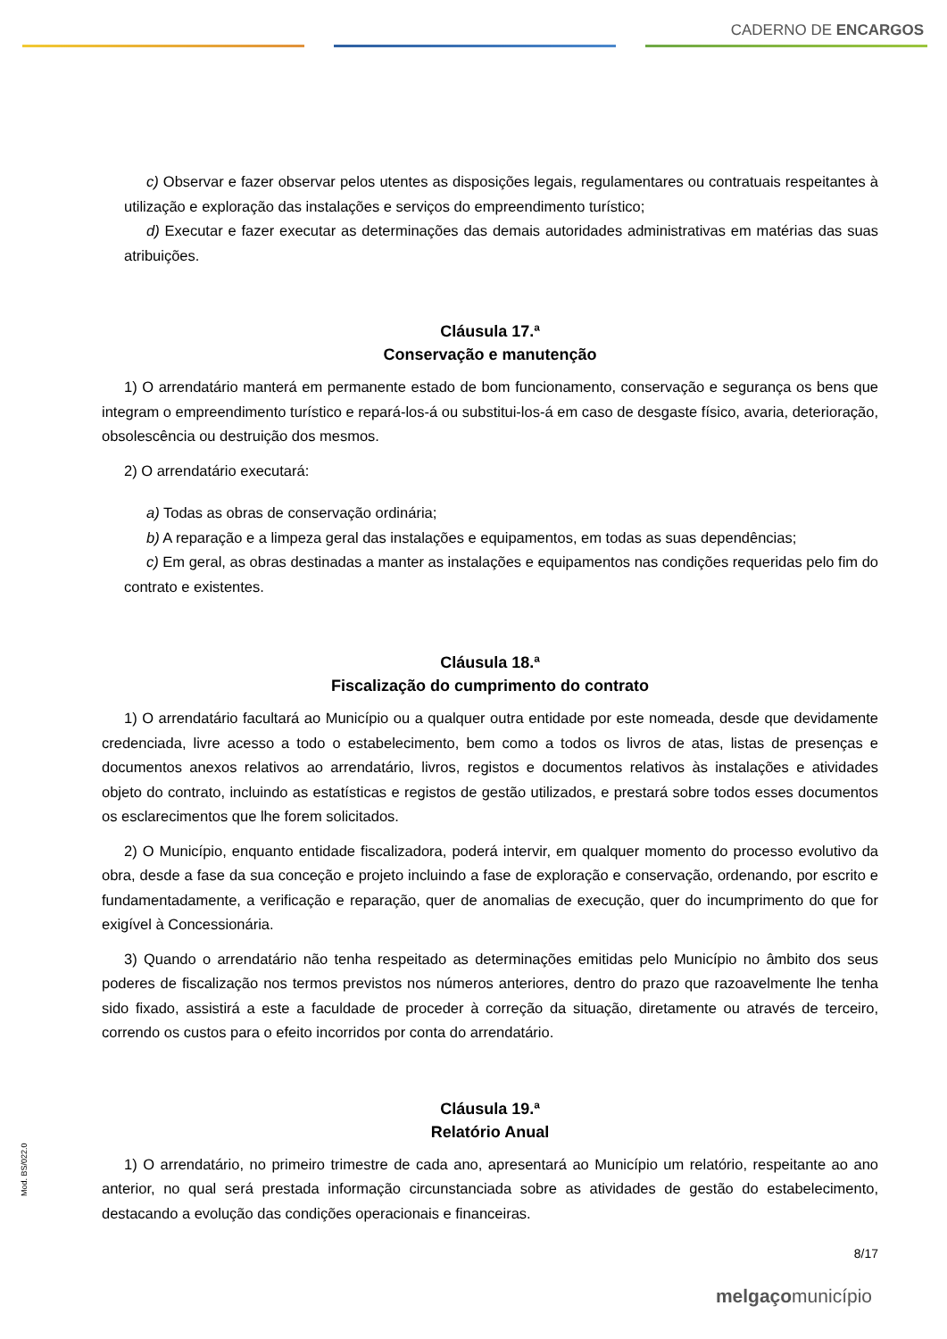CADERNO DE ENCARGOS
c) Observar e fazer observar pelos utentes as disposições legais, regulamentares ou contratuais respeitantes à utilização e exploração das instalações e serviços do empreendimento turístico;
d) Executar e fazer executar as determinações das demais autoridades administrativas em matérias das suas atribuições.
Cláusula 17.ª
Conservação e manutenção
1) O arrendatário manterá em permanente estado de bom funcionamento, conservação e segurança os bens que integram o empreendimento turístico e repará-los-á ou substitui-los-á em caso de desgaste físico, avaria, deterioração, obsolescência ou destruição dos mesmos.
2) O arrendatário executará:
a) Todas as obras de conservação ordinária;
b) A reparação e a limpeza geral das instalações e equipamentos, em todas as suas dependências;
c) Em geral, as obras destinadas a manter as instalações e equipamentos nas condições requeridas pelo fim do contrato e existentes.
Cláusula 18.ª
Fiscalização do cumprimento do contrato
1) O arrendatário facultará ao Município ou a qualquer outra entidade por este nomeada, desde que devidamente credenciada, livre acesso a todo o estabelecimento, bem como a todos os livros de atas, listas de presenças e documentos anexos relativos ao arrendatário, livros, registos e documentos relativos às instalações e atividades objeto do contrato, incluindo as estatísticas e registos de gestão utilizados, e prestará sobre todos esses documentos os esclarecimentos que lhe forem solicitados.
2) O Município, enquanto entidade fiscalizadora, poderá intervir, em qualquer momento do processo evolutivo da obra, desde a fase da sua conceção e projeto incluindo a fase de exploração e conservação, ordenando, por escrito e fundamentadamente, a verificação e reparação, quer de anomalias de execução, quer do incumprimento do que for exigível à Concessionária.
3) Quando o arrendatário não tenha respeitado as determinações emitidas pelo Município no âmbito dos seus poderes de fiscalização nos termos previstos nos números anteriores, dentro do prazo que razoavelmente lhe tenha sido fixado, assistirá a este a faculdade de proceder à correção da situação, diretamente ou através de terceiro, correndo os custos para o efeito incorridos por conta do arrendatário.
Cláusula 19.ª
Relatório Anual
1) O arrendatário, no primeiro trimestre de cada ano, apresentará ao Município um relatório, respeitante ao ano anterior, no qual será prestada informação circunstanciada sobre as atividades de gestão do estabelecimento, destacando a evolução das condições operacionais e financeiras.
Mod. BS/022.0
8/17
melgaçomunicípio